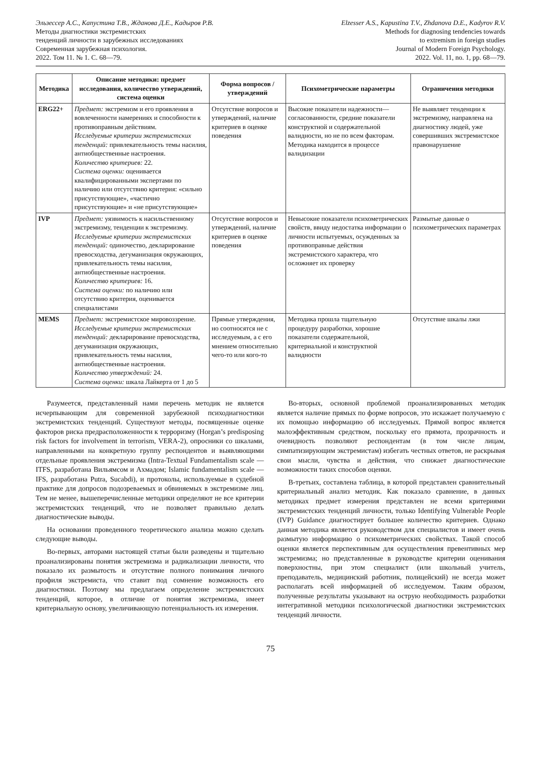Эльзессер А.С., Капустина Т.В., Жданова Д.Е., Кадыров Р.В.
Методы диагностики экстремистских
тенденций личности в зарубежных исследованиях
Современная зарубежная психология.
2022. Том 11. № 1. С. 68—79.
Elzesser A.S., Kapustina T.V., Zhdanova D.E., Kadyrov R.V.
Methods for diagnosing tendencies towards
to extremism in foreign studies
Journal of Modern Foreign Psychology.
2022. Vol. 11, no. 1, pp. 68—79.
| Методика | Описание методики: предмет исследования, количество утверждений, система оценки | Форма вопросов / утверждений | Психометрические параметры | Ограничения методики |
| --- | --- | --- | --- | --- |
| ERG22+ | Предмет: экстремизм и его проявления в вовлеченности намерениях и способности к противоправным действиям. Исследуемые критерии экстремистских тенденций: привлекательность темы насилия, антиобщественные настроения. Количество критериев: 22. Система оценки: оценивается квалифицированными экспертами по наличию или отсутствию критерия: «сильно присутствующие», «частично присутствующие» и «не присутствующие» | Отсутствие вопросов и утверждений, наличие критериев в оценке поведения | Высокие показатели надежности—согласованности, средние показатели конструктной и содержательной валидности, но не по всем факторам. Методика находится в процессе валидизации | Не выявляет тенденции к экстремизму, направлена на диагностику людей, уже совершивших экстремистское правонарушение |
| IVP | Предмет: уязвимость к насильственному экстремизму, тенденции к экстремизму. Исследуемые критерии экстремистских тенденций: одиночество, декларирование превосходства, дегуманизация окружающих, привлекательность темы насилия, антиобщественные настроения. Количество критериев: 16. Система оценки: по наличию или отсутствию критерия, оценивается специалистами | Отсутствие вопросов и утверждений, наличие критериев в оценке поведения | Невысокие показатели психометрических свойств, ввиду недостатка информации о личности испытуемых, осужденных за противоправные действия экстремистского характера, что осложняет их проверку | Размытые данные о психометрических параметрах |
| MEMS | Предмет: экстремистское мировоззрение. Исследуемые критерии экстремистских тенденций: декларирование превосходства, дегуманизация окружающих, привлекательность темы насилия, антиобщественные настроения. Количество утверждений: 24. Система оценки: шкала Лайкерта от 1 до 5 | Прямые утверждения, но соотносятся не с исследуемым, а с его мнением относительно чего-то или кого-то | Методика прошла тщательную процедуру разработки, хорошие показатели содержательной, критериальной и конструктной валидности | Отсутствие шкалы лжи |
Разумеется, представленный нами перечень методик не является исчерпывающим для современной зарубежной психодиагностики экстремистских тенденций. Существуют методы, посвященные оценке факторов риска предрасположенности к терроризму (Horgan’s predisposing risk factors for involvement in terrorism, VERA-2), опросники со шкалами, направленными на конкретную группу респондентов и выявляющими отдельные проявления экстремизма (Intra-Textual Fundamentalism scale — ITFS, разработана Вильямсом и Ахмадом; Islamic fundamentalism scale — IFS, разработана Putra, Sucabdi), и протоколы, используемые в судебной практике для допросов подозреваемых и обвиняемых в экстремизме лиц. Тем не менее, вышеперечисленные методики определяют не все критерии экстремистских тенденций, что не позволяет правильно делать диагностические выводы.
На основании проведенного теоретического анализа можно сделать следующие выводы.
Во-первых, авторами настоящей статьи были разведены и тщательно проанализированы понятия экстремизма и радикализации личности, что показало их размытость и отсутствие полного понимания личного профиля экстремиста, что ставит под сомнение возможность его диагностики. Поэтому мы предлагаем определение экстремистских тенденций, которое, в отличие от понятия экстремизма, имеет критериальную основу, увеличивающую потенциальность их измерения.
Во-вторых, основной проблемой проанализированных методик является наличие прямых по форме вопросов, это искажает получаемую с их помощью информацию об исследуемых. Прямой вопрос является малоэффективным средством, поскольку его прямота, прозрачность и очевидность позволяют респондентам (в том числе лицам, симпатизирующим экстремистам) избегать честных ответов, не раскрывая свои мысли, чувства и действия, что снижает диагностические возможности таких способов оценки.
В-третьих, составлена таблица, в которой представлен сравнительный критериальный анализ методик. Как показало сравнение, в данных методиках предмет измерения представлен не всеми критериями экстремистских тенденций личности, только Identifying Vulnerable People (IVP) Guidance диагностирует большее количество критериев. Однако данная методика является руководством для специалистов и имеет очень размытую информацию о психометрических свойствах. Такой способ оценки является перспективным для осуществления превентивных мер экстремизма; но представленные в руководстве критерии оценивания поверхностны, при этом специалист (или школьный учитель, преподаватель, медицинский работник, полицейский) не всегда может располагать всей информацией об исследуемом. Таким образом, полученные результаты указывают на острую необходимость разработки интегративной методики психологической диагностики экстремистских тенденций личности.
75